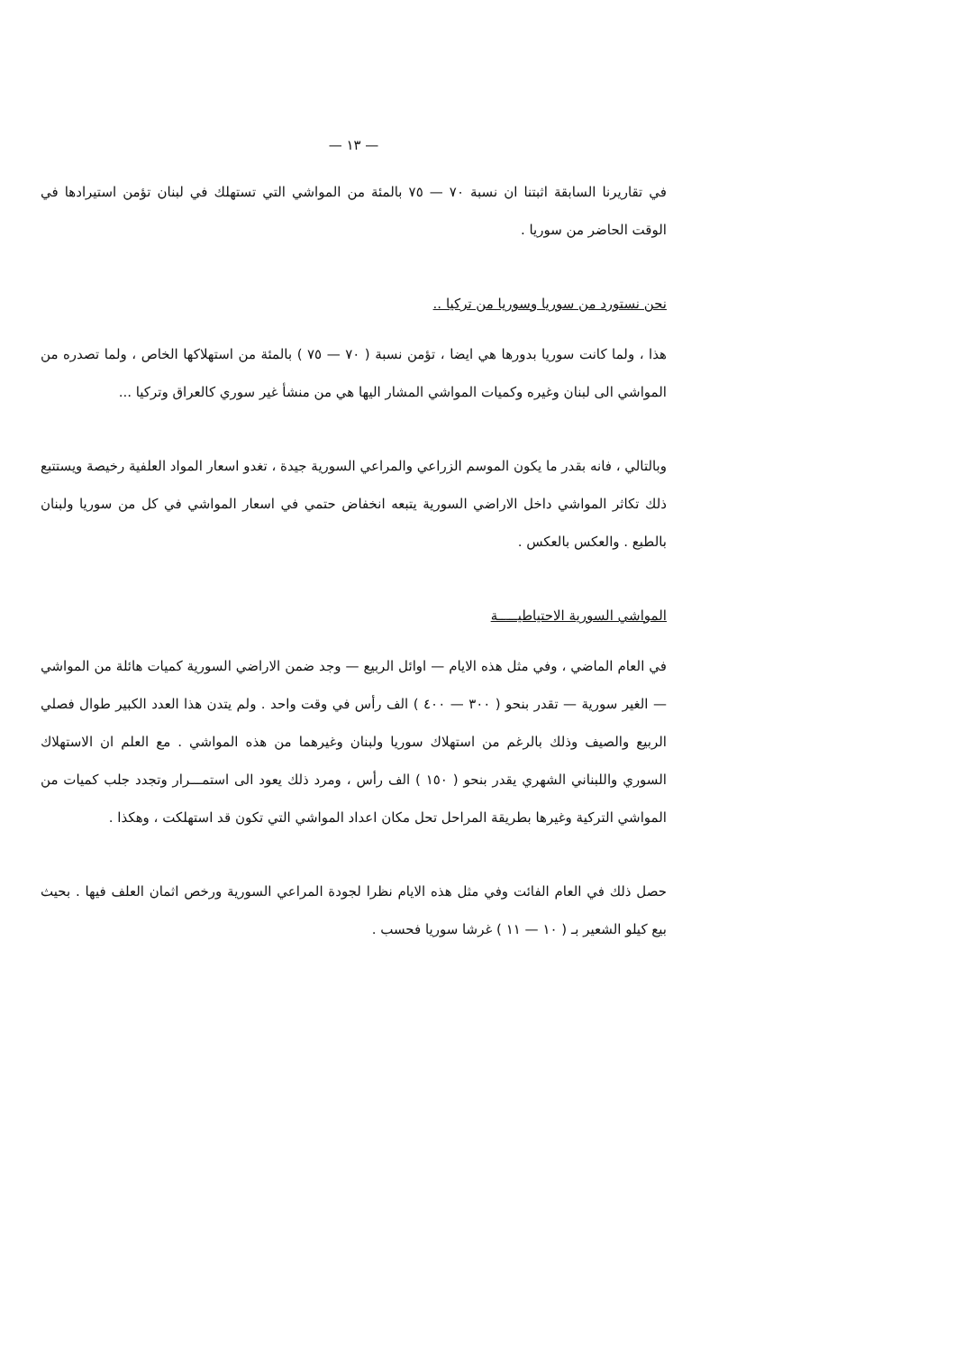— ١٣ —
في تقاريرنا السابقة اثبتنا ان نسبة ٧٠ — ٧٥ بالمئة من المواشي التي تستهلك في لبنان تؤمن استيرادها في الوقت الحاضر من سوريا .
نحن نستورد من سوريا وسوريا من تركيا ..
هذا ، ولما كانت سوريا بدورها هي ايضا ، تؤمن نسبة ( ٧٠ — ٧٥ ) بالمئة من استهلاكها الخاص ، ولما تصدره من المواشي الى لبنان وغيره وكميات المواشي المشار اليها هي من منشأ غير سوري كالعراق وتركيا ...
وبالتالي ، فانه بقدر ما يكون الموسم الزراعي والمراعي السورية جيدة ، تغدو اسعار المواد العلفية رخيصة ويستتبع ذلك تكاثر المواشي داخل الاراضي السورية يتبعه انخفاض حتمي في اسعار المواشي في كل من سوريا ولبنان بالطبع . والعكس بالعكس .
المواشي السورية الاحتياطيـــــة
في العام الماضي ، وفي مثل هذه الايام — اوائل الربيع — وجد ضمن الاراضي السورية كميات هائلة من المواشي — الغير سورية — تقدر بنحو ( ٣٠٠ — ٤٠٠ ) الف رأس في وقت واحد . ولم يتدن هذا العدد الكبير طوال فصلي الربيع والصيف وذلك بالرغم من استهلاك سوريا ولبنان وغيرهما من هذه المواشي . مع العلم ان الاستهلاك السوري واللبناني الشهري يقدر بنحو ( ١٥٠ ) الف رأس ، ومرد ذلك يعود الى استمـــرار وتجدد جلب كميات من المواشي التركية وغيرها بطريقة المراحل تحل مكان اعداد المواشي التي تكون قد استهلكت ، وهكذا .
حصل ذلك في العام الفائت وفي مثل هذه الايام نظرا لجودة المراعي السورية ورخص اثمان العلف فيها . بحيث بيع كيلو الشعير بـ ( ١٠ — ١١ ) غرشا سوريا فحسب .